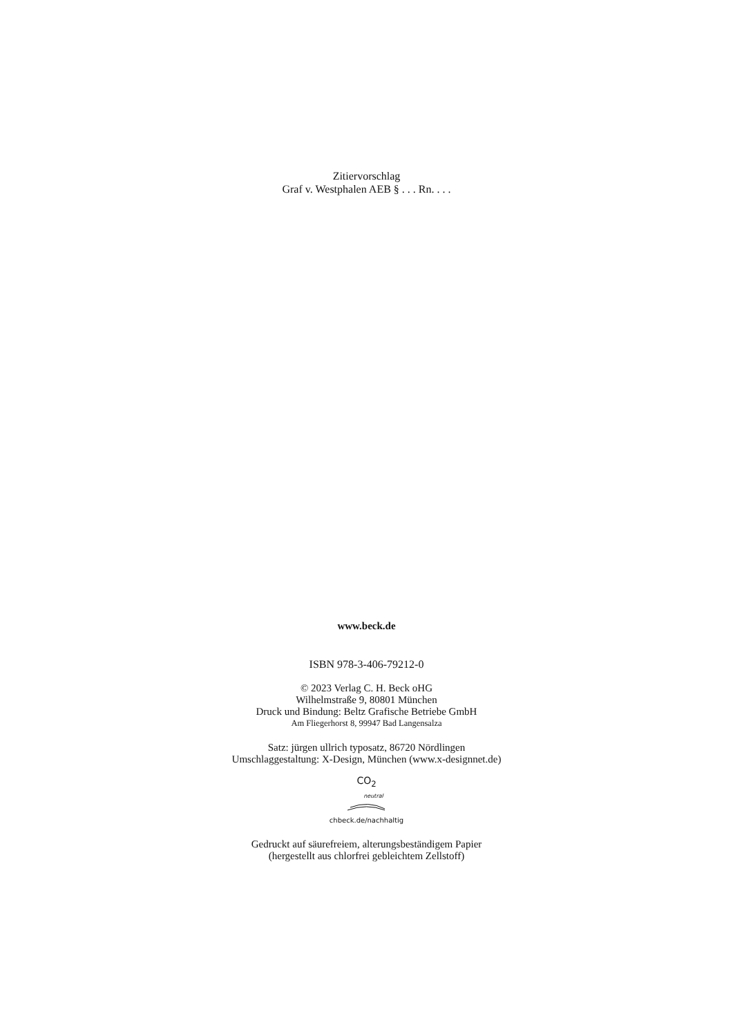Zitiervorschlag
Graf v. Westphalen AEB § . . . Rn. . . .
www.beck.de
ISBN 978-3-406-79212-0
© 2023 Verlag C. H. Beck oHG
Wilhelmstraße 9, 80801 München
Druck und Bindung: Beltz Grafische Betriebe GmbH
Am Fliegerhorst 8, 99947 Bad Langensalza
Satz: jürgen ullrich typosatz, 86720 Nördlingen
Umschlaggestaltung: X-Design, München (www.x-designnet.de)
CO<sub>2</sub>
neutral
chbeck.de/nachhaltig
Gedruckt auf säurefreiem, alterungsbeständigem Papier
(hergestellt aus chlorfrei gebleichtem Zellstoff)